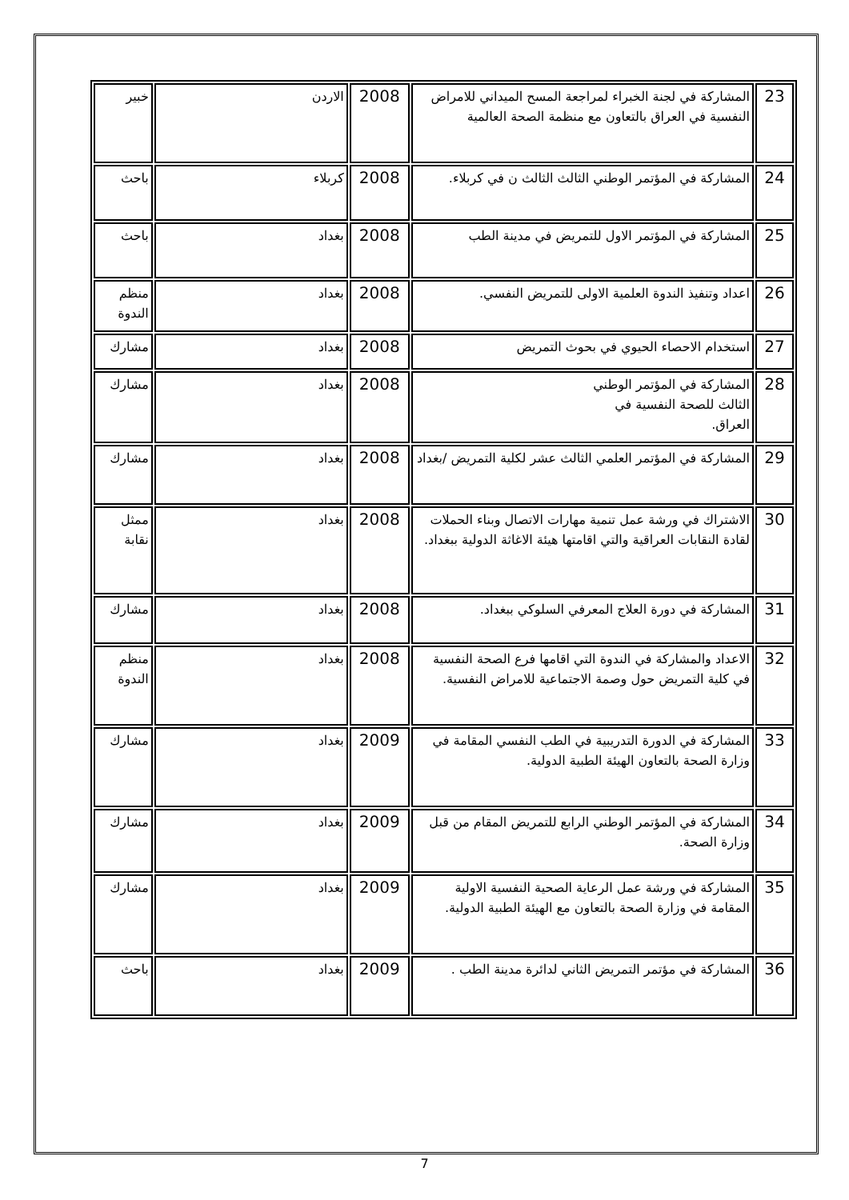| 23 | المشاركة في لجنة الخبراء لمراجعة المسح الميداني للامراض النفسية في العراق بالتعاون مع منظمة الصحة العالمية | 2008 | الاردن | خبير |
| 24 | المشاركة في المؤتمر الوطني الثالث الثالث ن في كربلاء. | 2008 | كربلاء | باحث |
| 25 | المشاركة في المؤتمر الاول للتمريض في مدينة الطب | 2008 | بغداد | باحث |
| 26 | اعداد وتنفيذ الندوة العلمية الاولى للتمريض النفسي. | 2008 | بغداد | منظم الندوة |
| 27 | استخدام الاحصاء الحيوي في بحوث التمريض | 2008 | بغداد | مشارك |
| 28 | المشاركة في المؤتمر الوطني الثالث للصحة النفسية في العراق. | 2008 | بغداد | مشارك |
| 29 | المشاركة في المؤتمر العلمي الثالث عشر لكلية التمريض /بغداد | 2008 | بغداد | مشارك |
| 30 | الاشتراك في ورشة عمل تنمية مهارات الاتصال وبناء الحملات لقادة النقابات العراقية والتي اقامتها هيئة الاغاثة الدولية ببغداد. | 2008 | بغداد | ممثل نقابة |
| 31 | المشاركة في دورة العلاج المعرفي السلوكي ببغداد. | 2008 | بغداد | مشارك |
| 32 | الاعداد والمشاركة في الندوة التي اقامها فرع الصحة النفسية في كلية التمريض حول وصمة الاجتماعية للامراض النفسية. | 2008 | بغداد | منظم الندوة |
| 33 | المشاركة في الدورة التدريبية في الطب النفسي المقامة في وزارة الصحة بالتعاون الهيئة الطبية الدولية. | 2009 | بغداد | مشارك |
| 34 | المشاركة في المؤتمر الوطني الرابع للتمريض المقام من قبل وزارة الصحة. | 2009 | بغداد | مشارك |
| 35 | المشاركة في ورشة عمل الرعاية الصحية النفسية الاولية المقامة في وزارة الصحة بالتعاون مع الهيئة الطبية الدولية. | 2009 | بغداد | مشارك |
| 36 | المشاركة في مؤتمر التمريض الثاني لدائرة مدينة الطب . | 2009 | بغداد | باحث |
7